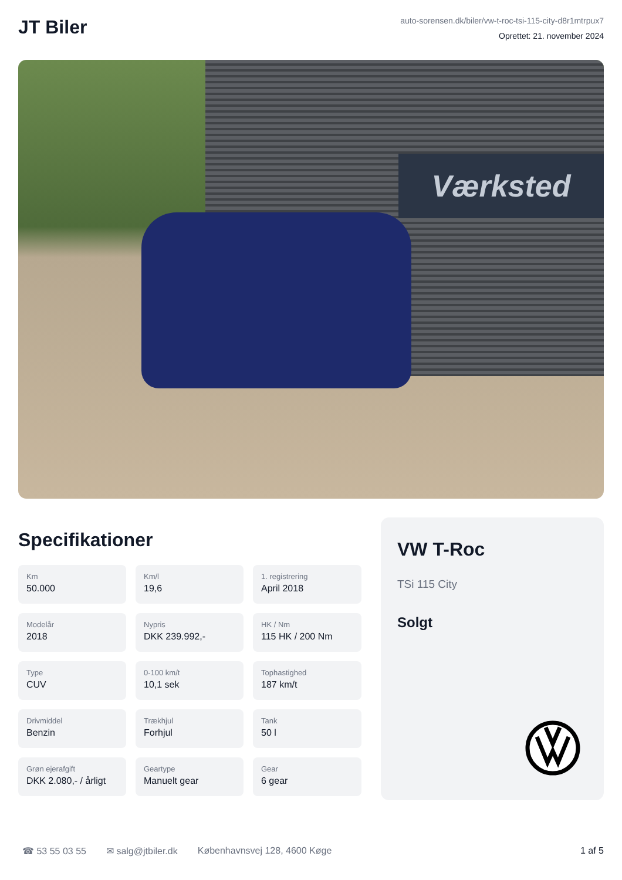JT Biler
auto-sorensen.dk/biler/vw-t-roc-tsi-115-city-d8r1mtrpux7
Oprettet: 21. november 2024
Værksted
Specifikationer
Km
50.000
Km/l
19,6
1. registrering
April 2018
Modelår
2018
Nypris
DKK 239.992,-
HK / Nm
115 HK / 200 Nm
Type
CUV
0-100 km/t
10,1 sek
Tophastighed
187 km/t
Drivmiddel
Benzin
Trækhjul
Forhjul
Tank
50 l
Grøn ejerafgift
DKK 2.080,- / årligt
Geartype
Manuelt gear
Gear
6 gear
VW T-Roc
TSi 115 City
Solgt
☎ 53 55 03 55 ✉ salg@jtbiler.dk Københavnsvej 128, 4600 Køge 1 af 5